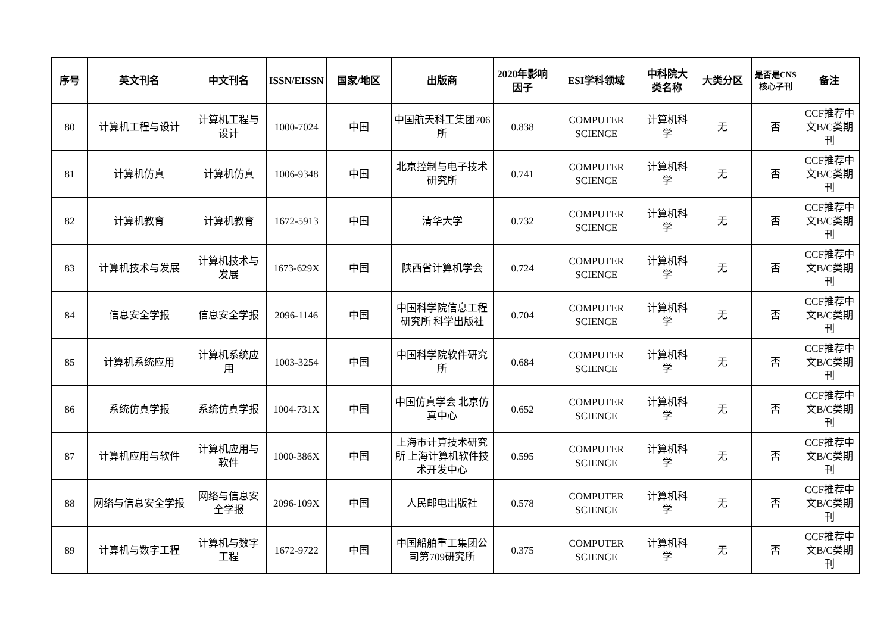| 序号 | 英文刊名 | 中文刊名 | ISSN/EISSN | 国家/地区 | 出版商 | 2020年影响因子 | ESI学科领域 | 中科院大类名称 | 大类分区 | 是否是CNS核心子刊 | 备注 |
| --- | --- | --- | --- | --- | --- | --- | --- | --- | --- | --- | --- |
| 80 | 计算机工程与设计 | 计算机工程与设计 | 1000-7024 | 中国 | 中国航天科工集团706所 | 0.838 | COMPUTER SCIENCE | 计算机科学 | 无 | 否 | CCF推荐中文B/C类期刊 |
| 81 | 计算机仿真 | 计算机仿真 | 1006-9348 | 中国 | 北京控制与电子技术研究所 | 0.741 | COMPUTER SCIENCE | 计算机科学 | 无 | 否 | CCF推荐中文B/C类期刊 |
| 82 | 计算机教育 | 计算机教育 | 1672-5913 | 中国 | 清华大学 | 0.732 | COMPUTER SCIENCE | 计算机科学 | 无 | 否 | CCF推荐中文B/C类期刊 |
| 83 | 计算机技术与发展 | 计算机技术与发展 | 1673-629X | 中国 | 陕西省计算机学会 | 0.724 | COMPUTER SCIENCE | 计算机科学 | 无 | 否 | CCF推荐中文B/C类期刊 |
| 84 | 信息安全学报 | 信息安全学报 | 2096-1146 | 中国 | 中国科学院信息工程研究所 科学出版社 | 0.704 | COMPUTER SCIENCE | 计算机科学 | 无 | 否 | CCF推荐中文B/C类期刊 |
| 85 | 计算机系统应用 | 计算机系统应用 | 1003-3254 | 中国 | 中国科学院软件研究所 | 0.684 | COMPUTER SCIENCE | 计算机科学 | 无 | 否 | CCF推荐中文B/C类期刊 |
| 86 | 系统仿真学报 | 系统仿真学报 | 1004-731X | 中国 | 中国仿真学会 北京仿真中心 | 0.652 | COMPUTER SCIENCE | 计算机科学 | 无 | 否 | CCF推荐中文B/C类期刊 |
| 87 | 计算机应用与软件 | 计算机应用与软件 | 1000-386X | 中国 | 上海市计算技术研究所 上海计算机软件技术开发中心 | 0.595 | COMPUTER SCIENCE | 计算机科学 | 无 | 否 | CCF推荐中文B/C类期刊 |
| 88 | 网络与信息安全学报 | 网络与信息安全学报 | 2096-109X | 中国 | 人民邮电出版社 | 0.578 | COMPUTER SCIENCE | 计算机科学 | 无 | 否 | CCF推荐中文B/C类期刊 |
| 89 | 计算机与数字工程 | 计算机与数字工程 | 1672-9722 | 中国 | 中国船舶重工集团公司第709研究所 | 0.375 | COMPUTER SCIENCE | 计算机科学 | 无 | 否 | CCF推荐中文B/C类期刊 |